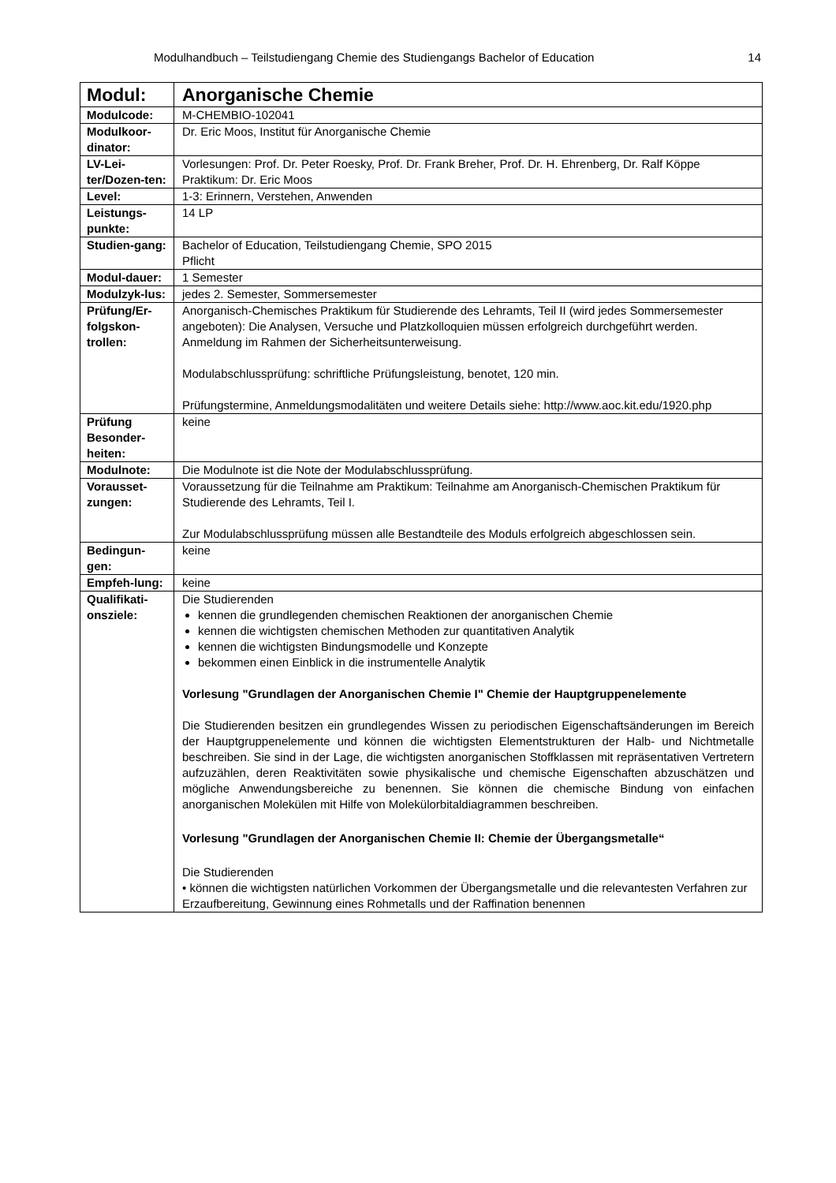Modulhandbuch – Teilstudiengang Chemie des Studiengangs Bachelor of Education 14
| Modul: | Anorganische Chemie |
| Modulcode: | M-CHEMBIO-102041 |
| Modulkoor-dinator: | Dr. Eric Moos, Institut für Anorganische Chemie |
| LV-Lei-ter/Dozen-ten: | Vorlesungen: Prof. Dr. Peter Roesky, Prof. Dr. Frank Breher, Prof. Dr. H. Ehrenberg, Dr. Ralf Köppe Praktikum: Dr. Eric Moos |
| Level: | 1-3: Erinnern, Verstehen, Anwenden |
| Leistungs-punkte: | 14 LP |
| Studien-gang: | Bachelor of Education, Teilstudiengang Chemie, SPO 2015 Pflicht |
| Modul-dauer: | 1 Semester |
| Modulzyk-lus: | jedes 2. Semester, Sommersemester |
| Prüfung/Er-folgskon-trollen: | Anorganisch-Chemisches Praktikum für Studierende des Lehramts, Teil II (wird jedes Sommersemester angeboten): Die Analysen, Versuche und Platzkolloquien müssen erfolgreich durchgeführt werden. Anmeldung im Rahmen der Sicherheitsunterweisung. Modulabschlussprüfung: schriftliche Prüfungsleistung, benotet, 120 min. Prüfungstermine, Anmeldungsmodalitäten und weitere Details siehe: http://www.aoc.kit.edu/1920.php |
| Prüfung Besonder-heiten: | keine |
| Modulnote: | Die Modulnote ist die Note der Modulabschlussprüfung. |
| Vorausset-zungen: | Voraussetzung für die Teilnahme am Praktikum: Teilnahme am Anorganisch-Chemischen Praktikum für Studierende des Lehramts, Teil I. Zur Modulabschlussprüfung müssen alle Bestandteile des Moduls erfolgreich abgeschlossen sein. |
| Bedingun-gen: | keine |
| Empfeh-lung: | keine |
| Qualifikati-onsziele: | Die Studierenden kennen die grundlegenden chemischen Reaktionen der anorganischen Chemie kennen die wichtigsten chemischen Methoden zur quantitativen Analytik kennen die wichtigsten Bindungsmodelle und Konzepte bekommen einen Einblick in die instrumentelle Analytik Vorlesung "Grundlagen der Anorganischen Chemie I" Chemie der Hauptgruppenelemente Die Studierenden besitzen ein grundlegendes Wissen zu periodischen Eigenschaftsänderungen im Bereich der Hauptgruppenelemente und können die wichtigsten Elementstrukturen der Halb- und Nichtmetalle beschreiben. Sie sind in der Lage, die wichtigsten anorganischen Stoffklassen mit repräsentativen Vertretern aufzuzählen, deren Reaktivitäten sowie physikalische und chemische Eigenschaften abzuschätzen und mögliche Anwendungsbereiche zu benennen. Sie können die chemische Bindung von einfachen anorganischen Molekülen mit Hilfe von Molekülorbitaldiagrammen beschreiben. Vorlesung "Grundlagen der Anorganischen Chemie II: Chemie der Übergangsmetalle“ Die Studierenden • können die wichtigsten natürlichen Vorkommen der Übergangsmetalle und die relevantesten Verfahren zur Erzaufbereitung, Gewinnung eines Rohmetalls und der Raffination benennen |